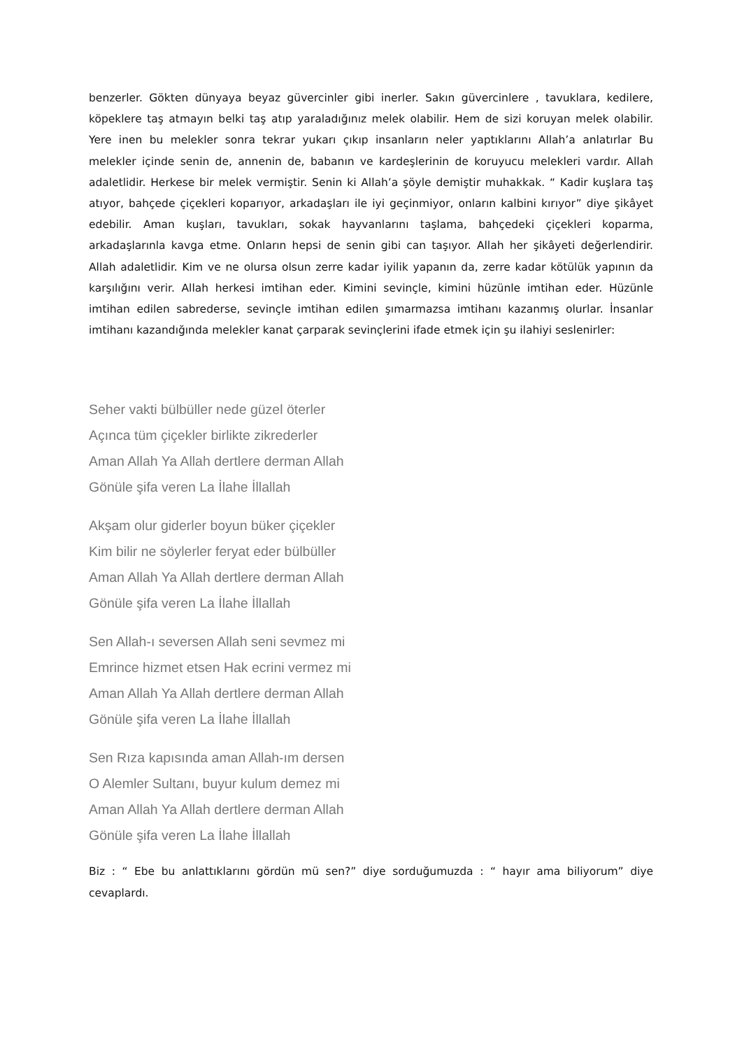benzerler. Gökten dünyaya beyaz güvercinler gibi inerler. Sakın güvercinlere , tavuklara, kedilere, köpeklere taş atmayın belki taş atıp yaraladığınız melek olabilir. Hem de sizi koruyan melek olabilir. Yere inen bu melekler sonra tekrar yukarı çıkıp insanların neler yaptıklarını Allah’a anlatırlar Bu melekler içinde senin de, annenin de, babanın ve kardeşlerinin de koruyucu melekleri vardır. Allah adaletlidir. Herkese bir melek vermiştir. Senin ki Allah’a şöyle demiştir muhakkak. “ Kadir kuşlara taş atıyor, bahçede çiçekleri koparıyor, arkadaşları ile iyi geçinmiyor, onların kalbini kırıyor” diye şikâyet edebilir. Aman kuşları, tavukları, sokak hayvanlarını taşlama, bahçedeki çiçekleri koparma, arkadaşlarınla kavga etme. Onların hepsi de senin gibi can taşıyor. Allah her şikâyeti değerlendirir. Allah adaletlidir. Kim ve ne olursa olsun zerre kadar iyilik yapanın da, zerre kadar kötülük yapının da karşılığını verir. Allah herkesi imtihan eder. Kimini sevinçle, kimini hüzünle imtihan eder. Hüzünle imtihan edilen sabrederse, sevinçle imtihan edilen şımarmazsa imtihanı kazanmış olurlar. İnsanlar imtihanı kazandığında melekler kanat çarparak sevinçlerini ifade etmek için şu ilahiyi seslenirler:
Seher vakti bülbüller nede güzel öterler
Açınca tüm çiçekler birlikte zikrederler
Aman Allah Ya Allah dertlere derman Allah
Gönüle şifa veren La İlahe İllallah
Akşam olur giderler boyun büker çiçekler
Kim bilir ne söylerler feryat eder bülbüller
Aman Allah Ya Allah dertlere derman Allah
Gönüle şifa veren La İlahe İllallah
Sen Allah-ı seversen Allah seni sevmez mi
Emrince hizmet etsen Hak ecrini vermez mi
Aman Allah Ya Allah dertlere derman Allah
Gönüle şifa veren La İlahe İllallah
Sen Rıza kapısında aman Allah-ım dersen
O Alemler Sultanı, buyur kulum demez mi
Aman Allah Ya Allah dertlere derman Allah
Gönüle şifa veren La İlahe İllallah
Biz : “ Ebe bu anlattıklarını gördün mü sen?” diye sorduğumuzda : “ hayır ama biliyorum” diye cevaplardı.